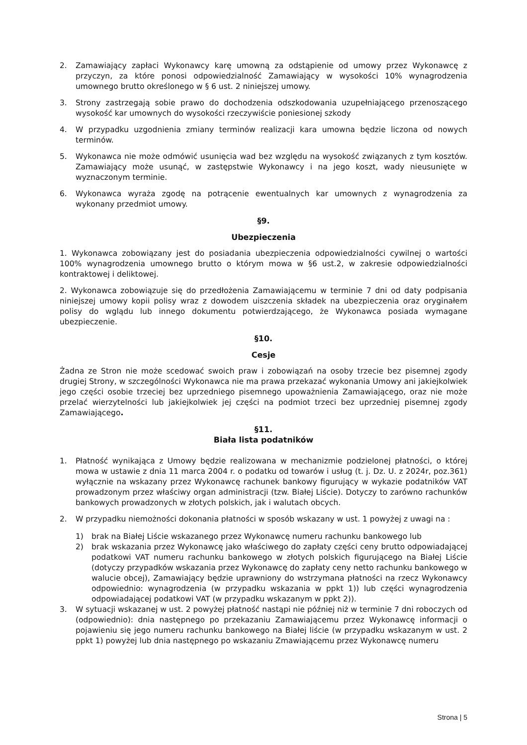2. Zamawiający zapłaci Wykonawcy karę umowną za odstąpienie od umowy przez Wykonawcę z przyczyn, za które ponosi odpowiedzialność Zamawiający w wysokości 10% wynagrodzenia umownego brutto określonego w § 6 ust. 2 niniejszej umowy.
3. Strony zastrzegają sobie prawo do dochodzenia odszkodowania uzupełniającego przenoszącego wysokość kar umownych do wysokości rzeczywiście poniesionej szkody
4. W przypadku uzgodnienia zmiany terminów realizacji kara umowna będzie liczona od nowych terminów.
5. Wykonawca nie może odmówić usunięcia wad bez względu na wysokość związanych z tym kosztów. Zamawiający może usunąć, w zastępstwie Wykonawcy i na jego koszt, wady nieusunięte w wyznaczonym terminie.
6. Wykonawca wyraża zgodę na potrącenie ewentualnych kar umownych z wynagrodzenia za wykonany przedmiot umowy.
§9.
Ubezpieczenia
1. Wykonawca zobowiązany jest do posiadania ubezpieczenia odpowiedzialności cywilnej o wartości 100% wynagrodzenia umownego brutto o którym mowa w §6 ust.2, w zakresie odpowiedzialności kontraktowej i deliktowej.
2. Wykonawca zobowiązuje się do przedłożenia Zamawiającemu w terminie 7 dni od daty podpisania niniejszej umowy kopii polisy wraz z dowodem uiszczenia składek na ubezpieczenia oraz oryginałem polisy do wglądu lub innego dokumentu potwierdzającego, że Wykonawca posiada wymagane ubezpieczenie.
§10.
Cesje
Żadna ze Stron nie może scedować swoich praw i zobowiązań na osoby trzecie bez pisemnej zgody drugiej Strony, w szczególności Wykonawca nie ma prawa przekazać wykonania Umowy ani jakiejkolwiek jego części osobie trzeciej bez uprzedniego pisemnego upoważnienia Zamawiającego, oraz nie może przelać wierzytelności lub jakiejkolwiek jej części na podmiot trzeci bez uprzedniej pisemnej zgody Zamawiającego.
§11.
Biała lista podatników
1. Płatność wynikająca z Umowy będzie realizowana w mechanizmie podzielonej płatności, o której mowa w ustawie z dnia 11 marca 2004 r. o podatku od towarów i usług (t. j. Dz. U. z 2024r, poz.361) wyłącznie na wskazany przez Wykonawcę rachunek bankowy figurujący w wykazie podatników VAT prowadzonym przez właściwy organ administracji (tzw. Białej Liście). Dotyczy to zarówno rachunków bankowych prowadzonych w złotych polskich, jak i walutach obcych.
2. W przypadku niemożności dokonania płatności w sposób wskazany w ust. 1 powyżej z uwagi na :
1) brak na Białej Liście wskazanego przez Wykonawcę numeru rachunku bankowego lub
2) brak wskazania przez Wykonawcę jako właściwego do zapłaty części ceny brutto odpowiadającej podatkowi VAT numeru rachunku bankowego w złotych polskich figurującego na Białej Liście (dotyczy przypadków wskazania przez Wykonawcę do zapłaty ceny netto rachunku bankowego w walucie obcej), Zamawiający będzie uprawniony do wstrzymana płatności na rzecz Wykonawcy odpowiednio: wynagrodzenia (w przypadku wskazania w ppkt 1)) lub części wynagrodzenia odpowiadającej podatkowi VAT (w przypadku wskazanym w ppkt 2)).
3. W sytuacji wskazanej w ust. 2 powyżej płatność nastąpi nie później niż w terminie 7 dni roboczych od (odpowiednio): dnia następnego po przekazaniu Zamawiającemu przez Wykonawcę informacji o pojawieniu się jego numeru rachunku bankowego na Białej liście (w przypadku wskazanym w ust. 2 ppkt 1) powyżej lub dnia następnego po wskazaniu Zmawiającemu przez Wykonawcę numeru
Strona | 5